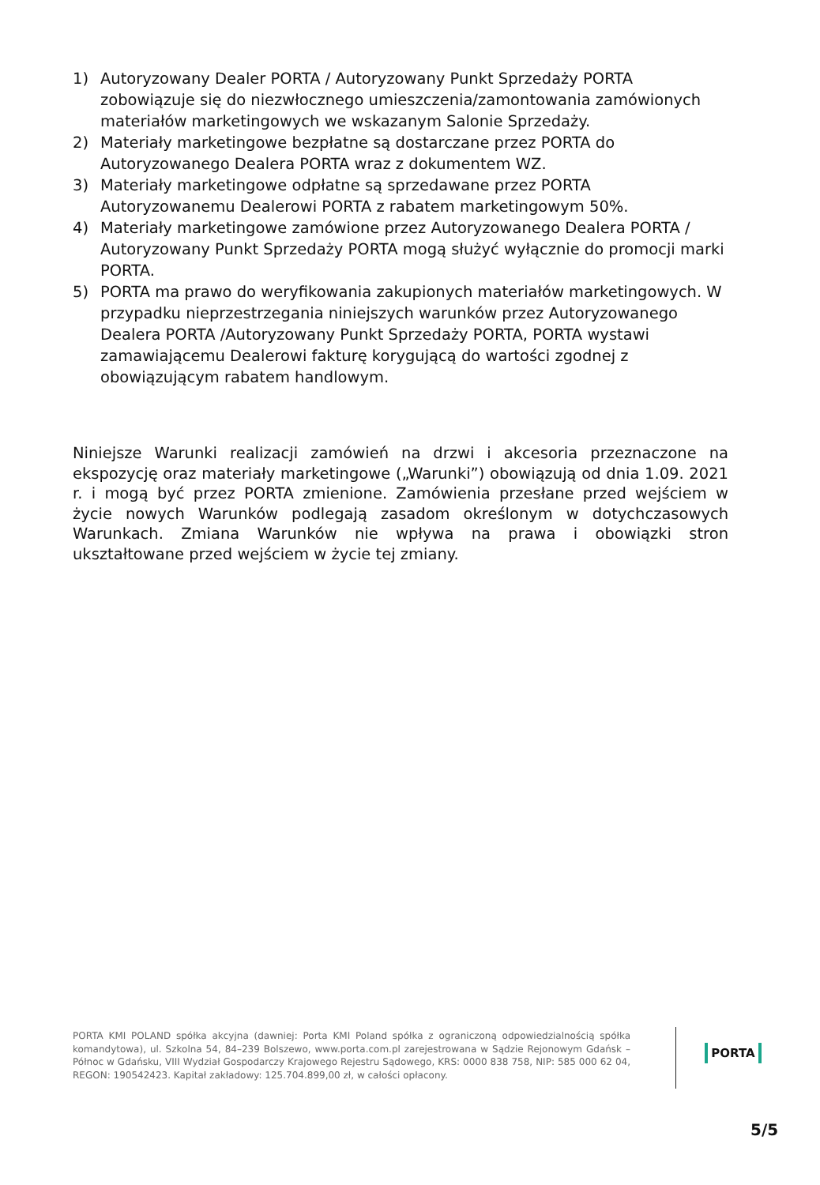1) Autoryzowany Dealer PORTA / Autoryzowany Punkt Sprzedaży PORTA zobowiązuje się do niezwłocznego umieszczenia/zamontowania zamówionych materiałów marketingowych we wskazanym Salonie Sprzedaży.
2) Materiały marketingowe bezpłatne są dostarczane przez PORTA do Autoryzowanego Dealera PORTA wraz z dokumentem WZ.
3) Materiały marketingowe odpłatne są sprzedawane przez PORTA Autoryzowanemu Dealerowi PORTA z rabatem marketingowym 50%.
4) Materiały marketingowe zamówione przez Autoryzowanego Dealera PORTA / Autoryzowany Punkt Sprzedaży PORTA mogą służyć wyłącznie do promocji marki PORTA.
5) PORTA ma prawo do weryfikowania zakupionych materiałów marketingowych. W przypadku nieprzestrzegania niniejszych warunków przez Autoryzowanego Dealera PORTA /Autoryzowany Punkt Sprzedaży PORTA, PORTA wystawi zamawiającemu Dealerowi fakturę korygującą do wartości zgodnej z obowiązującym rabatem handlowym.
Niniejsze Warunki realizacji zamówień na drzwi i akcesoria przeznaczone na ekspozycję oraz materiały marketingowe („Warunki”) obowiązują od dnia 1.09. 2021 r. i mogą być przez PORTA zmienione. Zamówienia przesłane przed wejściem w życie nowych Warunków podlegają zasadom określonym w dotychczasowych Warunkach. Zmiana Warunków nie wpływa na prawa i obowiązki stron ukształtowane przed wejściem w życie tej zmiany.
PORTA KMI POLAND spółka akcyjna (dawniej: Porta KMI Poland spółka z ograniczoną odpowiedzialnością spółka komandytowa), ul. Szkolna 54, 84–239 Bolszewo, www.porta.com.pl zarejestrowana w Sądzie Rejonowym Gdańsk – Północ w Gdańsku, VIII Wydział Gospodarczy Krajowego Rejestru Sądowego, KRS: 0000 838 758, NIP: 585 000 62 04, REGON: 190542423. Kapitał zakładowy: 125.704.899,00 zł, w całości opłacony.
PORTA
5/5